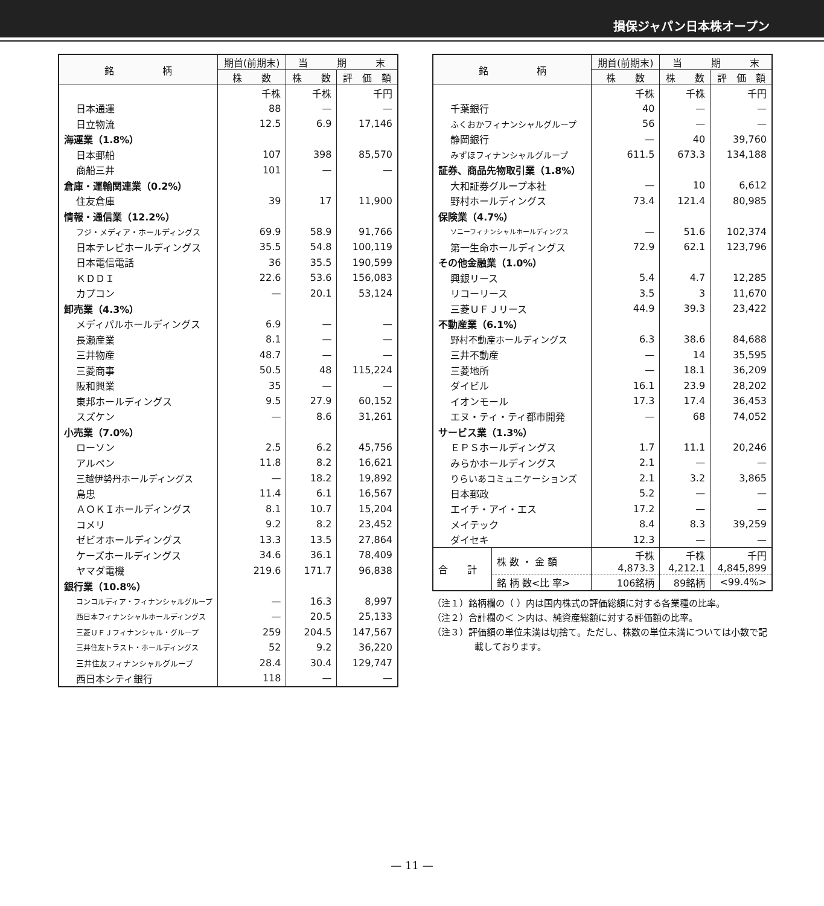損保ジャパン日本株オープン
| 銘 柄 | 期首(前期末) | 当 期 末 | |
| --- | --- | --- | --- |
| | 株 数 | 株 数 | 評 価 額 |
| | 千株 | 千株 | 千円 |
| 日本通運 | 88 | — | — |
| 日立物流 | 12.5 | 6.9 | 17,146 |
| 海運業（1.8%） | | | |
| 日本郵船 | 107 | 398 | 85,570 |
| 商船三井 | 101 | — | — |
| 倉庫・運輸関連業（0.2%） | | | |
| 住友倉庫 | 39 | 17 | 11,900 |
| 情報・通信業（12.2%） | | | |
| フジ・メディア・ホールディングス | 69.9 | 58.9 | 91,766 |
| 日本テレビホールディングス | 35.5 | 54.8 | 100,119 |
| 日本電信電話 | 36 | 35.5 | 190,599 |
| ＫＤＤＩ | 22.6 | 53.6 | 156,083 |
| カプコン | — | 20.1 | 53,124 |
| 卸売業（4.3%） | | | |
| メディパルホールディングス | 6.9 | — | — |
| 長瀬産業 | 8.1 | — | — |
| 三井物産 | 48.7 | — | — |
| 三菱商事 | 50.5 | 48 | 115,224 |
| 阪和興業 | 35 | — | — |
| 東邦ホールディングス | 9.5 | 27.9 | 60,152 |
| スズケン | — | 8.6 | 31,261 |
| 小売業（7.0%） | | | |
| ローソン | 2.5 | 6.2 | 45,756 |
| アルペン | 11.8 | 8.2 | 16,621 |
| 三越伊勢丹ホールディングス | — | 18.2 | 19,892 |
| 島忠 | 11.4 | 6.1 | 16,567 |
| ＡＯＫＩホールディングス | 8.1 | 10.7 | 15,204 |
| コメリ | 9.2 | 8.2 | 23,452 |
| ゼビオホールディングス | 13.3 | 13.5 | 27,864 |
| ケーズホールディングス | 34.6 | 36.1 | 78,409 |
| ヤマダ電機 | 219.6 | 171.7 | 96,838 |
| 銀行業（10.8%） | | | |
| コンコルディア・フィナンシャルグループ | — | 16.3 | 8,997 |
| 西日本フィナンシャルホールディングス | — | 20.5 | 25,133 |
| 三菱ＵＦＪフィナンシャル・グループ | 259 | 204.5 | 147,567 |
| 三井住友トラスト・ホールディングス | 52 | 9.2 | 36,220 |
| 三井住友フィナンシャルグループ | 28.4 | 30.4 | 129,747 |
| 西日本シティ銀行 | 118 | — | — |
| 銘 柄 | | 期首(前期末) | 当 期 末 | |
| --- | --- | --- | --- | --- |
| | | 株 数 | 株 数 | 評 価 額 |
| | | 千株 | 千株 | 千円 |
| 千葉銀行 | | 40 | — | — |
| ふくおかフィナンシャルグループ | | 56 | — | — |
| 静岡銀行 | | — | 40 | 39,760 |
| みずほフィナンシャルグループ | | 611.5 | 673.3 | 134,188 |
| 証券、商品先物取引業（1.8%） | | | | |
| 大和証券グループ本社 | | — | 10 | 6,612 |
| 野村ホールディングス | | 73.4 | 121.4 | 80,985 |
| 保険業（4.7%） | | | | |
| ソニーフィナンシャルホールディングス | | — | 51.6 | 102,374 |
| 第一生命ホールディングス | | 72.9 | 62.1 | 123,796 |
| その他金融業（1.0%） | | | | |
| 興銀リース | | 5.4 | 4.7 | 12,285 |
| リコーリース | | 3.5 | 3 | 11,670 |
| 三菱ＵＦＪリース | | 44.9 | 39.3 | 23,422 |
| 不動産業（6.1%） | | | | |
| 野村不動産ホールディングス | | 6.3 | 38.6 | 84,688 |
| 三井不動産 | | — | 14 | 35,595 |
| 三菱地所 | | — | 18.1 | 36,209 |
| ダイビル | | 16.1 | 23.9 | 28,202 |
| イオンモール | | 17.3 | 17.4 | 36,453 |
| エヌ・ティ・ティ都市開発 | | — | 68 | 74,052 |
| サービス業（1.3%） | | | | |
| ＥＰＳホールディングス | | 1.7 | 11.1 | 20,246 |
| みらかホールディングス | | 2.1 | — | — |
| りらいあコミュニケーションズ | | 2.1 | 3.2 | 3,865 |
| 日本郵政 | | 5.2 | — | — |
| エイチ・アイ・エス | | 17.2 | — | — |
| メイテック | | 8.4 | 8.3 | 39,259 |
| ダイセキ | | 12.3 | — | — |
| 合 計 | 株 数 ・ 金 額 | 千株 4,873.3 | 千株 4,212.1 | 千円 4,845,899 |
| | 銘 柄 数<比 率> | 106銘柄 | 89銘柄 | <99.4%> |
（注１）銘柄欄の（ ）内は国内株式の評価総額に対する各業種の比率。
（注２）合計欄の＜ ＞内は、純資産総額に対する評価額の比率。
（注３）評価額の単位未満は切捨て。ただし、株数の単位未満については小数で記載しております。
— 11 —